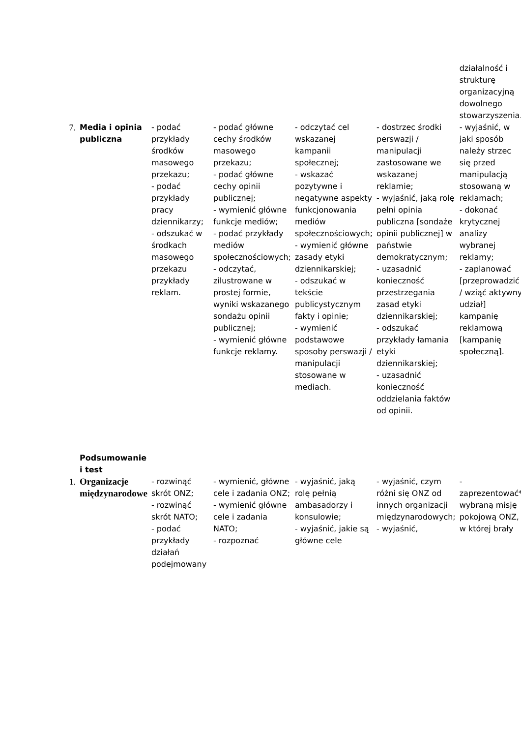| | | | | | | działalność i strukturę organizacyjną dowolnego stowarzyszenia. |
| 7. | Media i opinia publiczna | - podać przykłady środków masowego przekazu; - podać przykłady pracy dziennikarzy; - odszukać w środkach masowego przekazu przykłady reklam. | - podać główne cechy środków masowego przekazu; - podać główne cechy opinii publicznej; - wymienić główne funkcje mediów; - podać przykłady mediów społecznościowych; - odczytać, zilustrowane w prostej formie, wyniki wskazanego sondażu opinii publicznej; - wymienić główne funkcje reklamy. | - odczytać cel wskazanej kampanii społecznej; - wskazać pozytywne i negatywne aspekty funkcjonowania mediów społecznościowych; - wymienić główne zasady etyki dziennikarskiej; - odszukać w tekście publicystycznym fakty i opinie; - wymienić podstawowe sposoby perswazji / manipulacji stosowane w mediach. | - dostrzec środki perswazji / manipulacji zastosowane we wskazanej reklamie; - wyjaśnić, jaką rolę pełni opinia publiczna [sondaże opinii publicznej] w państwie demokratycznym; - uzasadnić konieczność przestrzegania zasad etyki dziennikarskiej; - odszukać przykłady łamania etyki dziennikarskiej; - uzasadnić konieczność oddzielania faktów od opinii. | - wyjaśnić, w jaki sposób należy strzec się przed manipulacją stosowaną w reklamach; - dokonać krytycznej analizy wybranej reklamy; - zaplanować [przeprowadzić / wziąć aktywny udział] kampanię reklamową [kampanię społeczną]. |
| | Podsumowanie i test | | | | | |
| 1. | Organizacje międzynarodowe | - rozwinąć skrót ONZ; - rozwinąć skrót NATO; - podać przykłady działań podejmowany | - wymienić, główne cele i zadania ONZ; - wymienić główne cele i zadania NATO; - rozpoznać | - wyjaśnić, jaką rolę pełnią ambasadorzy i konsulowie; - wyjaśnić, jakie są główne cele | - wyjaśnić, czym różni się ONZ od innych organizacji międzynarodowych; - wyjaśnić, | - zaprezentować* wybraną misję pokojową ONZ, w której brały |